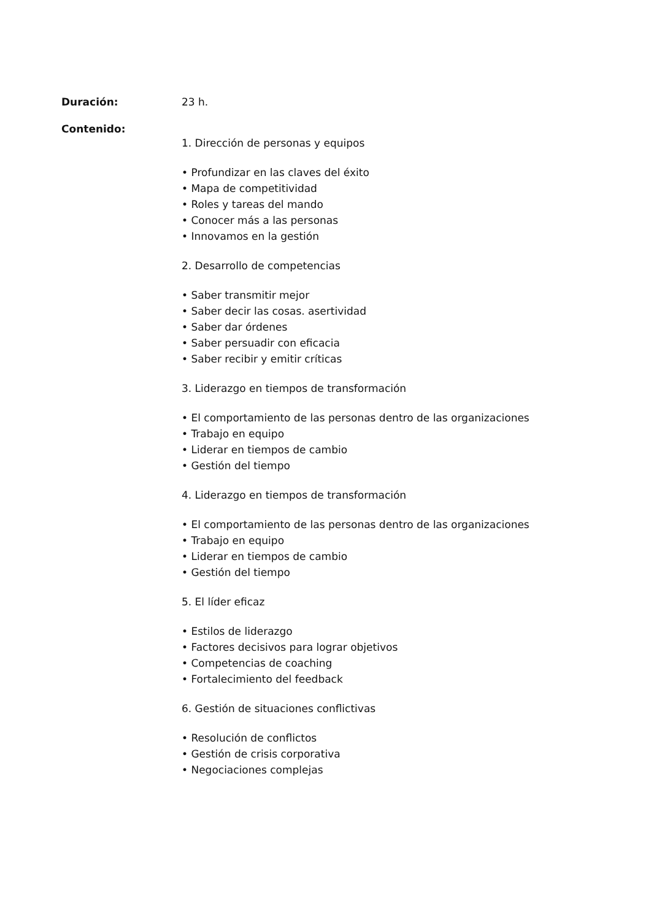Duración: 23 h.
Contenido:
1. Dirección de personas y equipos
• Profundizar en las claves del éxito
• Mapa de competitividad
• Roles y tareas del mando
• Conocer más a las personas
• Innovamos en la gestión
2. Desarrollo de competencias
• Saber transmitir mejor
• Saber decir las cosas. asertividad
• Saber dar órdenes
• Saber persuadir con eficacia
• Saber recibir y emitir críticas
3. Liderazgo en tiempos de transformación
• El comportamiento de las personas dentro de las organizaciones
• Trabajo en equipo
• Liderar en tiempos de cambio
• Gestión del tiempo
4. Liderazgo en tiempos de transformación
• El comportamiento de las personas dentro de las organizaciones
• Trabajo en equipo
• Liderar en tiempos de cambio
• Gestión del tiempo
5. El líder eficaz
• Estilos de liderazgo
• Factores decisivos para lograr objetivos
• Competencias de coaching
• Fortalecimiento del feedback
6. Gestión de situaciones conflictivas
• Resolución de conflictos
• Gestión de crisis corporativa
• Negociaciones complejas